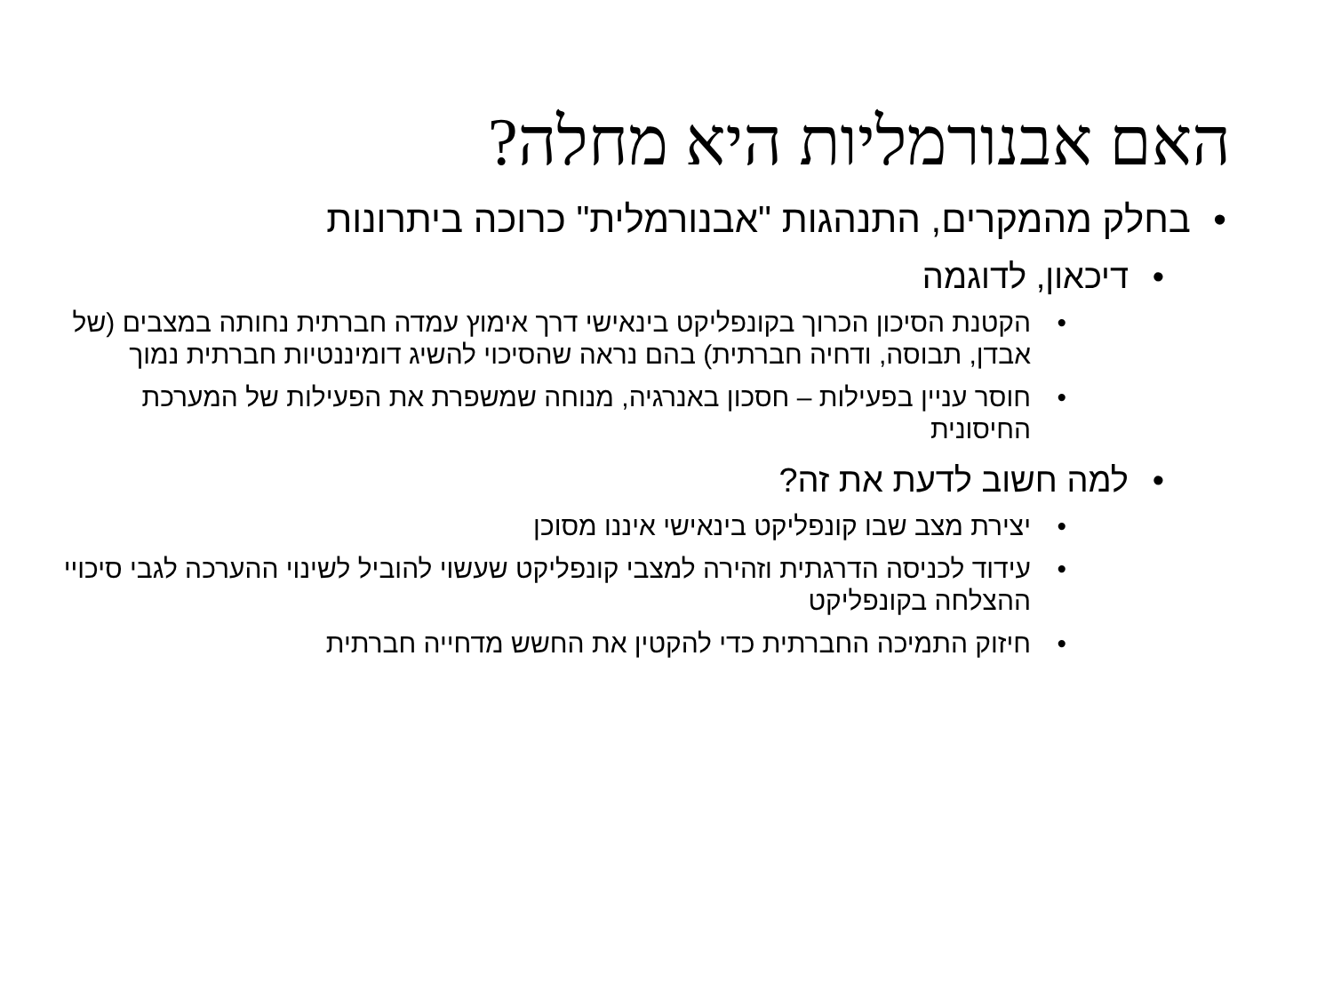האם אבנורמליות היא מחלה?
• בחלק מהמקרים, התנהגות "אבנורמלית" כרוכה ביתרונות
• דיכאון, לדוגמה
• הקטנת הסיכון הכרוך בקונפליקט בינאישי דרך אימוץ עמדה חברתית נחותה במצבים (של אבדן, תבוסה, ודחיה חברתית) בהם נראה שהסיכוי להשיג דומיננטיות חברתית נמוך
• חוסר עניין בפעילות – חסכון באנרגיה, מנוחה שמשפרת את הפעילות של המערכת החיסונית
• למה חשוב לדעת את זה?
• יצירת מצב שבו קונפליקט בינאישי איננו מסוכן
• עידוד לכניסה הדרגתית וזהירה למצבי קונפליקט שעשוי להוביל לשינוי ההערכה לגבי סיכויי ההצלחה בקונפליקט
• חיזוק התמיכה החברתית כדי להקטין את החשש מדחייה חברתית